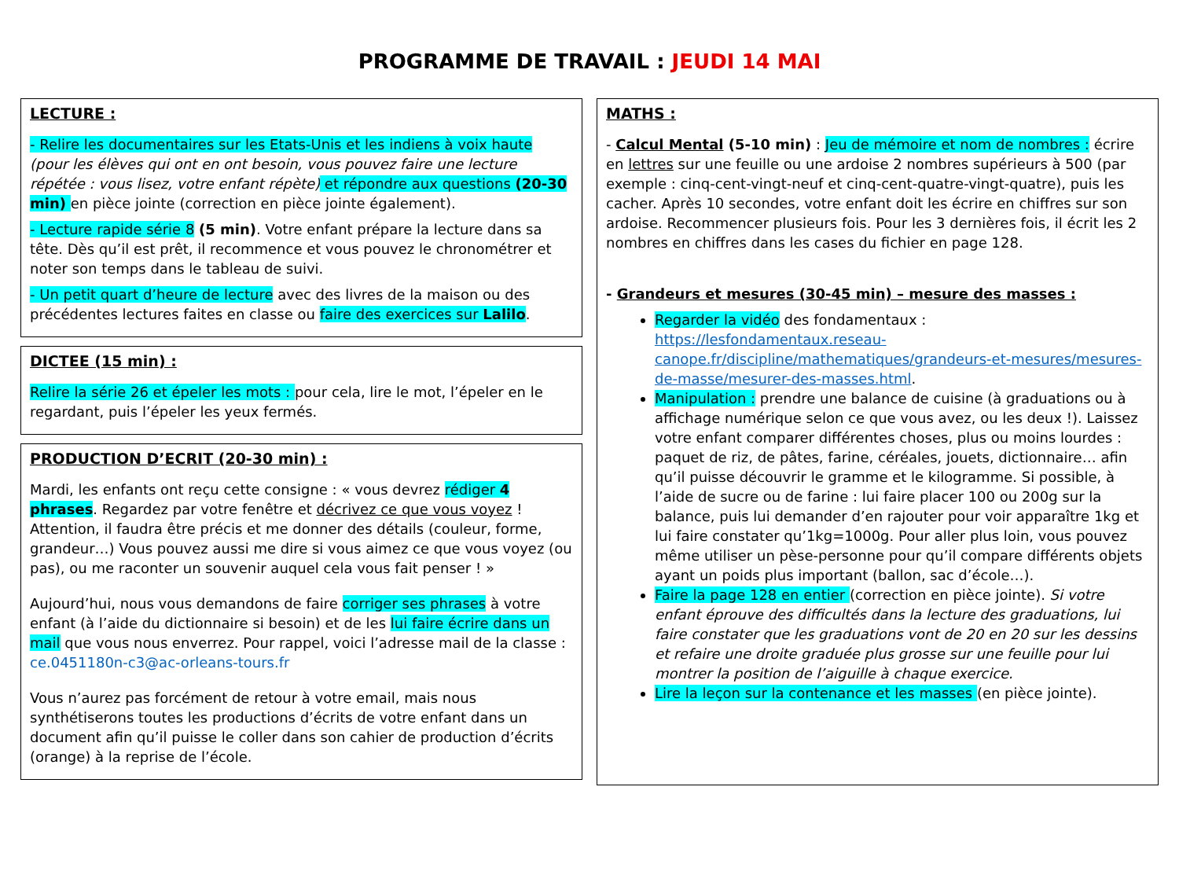PROGRAMME DE TRAVAIL : JEUDI 14 MAI
LECTURE :
- Relire les documentaires sur les Etats-Unis et les indiens à voix haute (pour les élèves qui ont en ont besoin, vous pouvez faire une lecture répétée : vous lisez, votre enfant répète) et répondre aux questions (20-30 min) en pièce jointe (correction en pièce jointe également).
- Lecture rapide série 8 (5 min). Votre enfant prépare la lecture dans sa tête. Dès qu’il est prêt, il recommence et vous pouvez le chronométrer et noter son temps dans le tableau de suivi.
- Un petit quart d’heure de lecture avec des livres de la maison ou des précédentes lectures faites en classe ou faire des exercices sur Lalilo.
DICTEE (15 min) :
Relire la série 26 et épeler les mots : pour cela, lire le mot, l’épeler en le regardant, puis l’épeler les yeux fermés.
PRODUCTION D’ECRIT (20-30 min) :
Mardi, les enfants ont reçu cette consigne : « vous devrez rédiger 4 phrases. Regardez par votre fenêtre et décrivez ce que vous voyez ! Attention, il faudra être précis et me donner des détails (couleur, forme, grandeur…) Vous pouvez aussi me dire si vous aimez ce que vous voyez (ou pas), ou me raconter un souvenir auquel cela vous fait penser ! »
Aujourd’hui, nous vous demandons de faire corriger ses phrases à votre enfant (à l’aide du dictionnaire si besoin) et de les lui faire écrire dans un mail que vous nous enverrez. Pour rappel, voici l’adresse mail de la classe : ce.0451180n-c3@ac-orleans-tours.fr
Vous n’aurez pas forcément de retour à votre email, mais nous synthétiserons toutes les productions d’écrits de votre enfant dans un document afin qu’il puisse le coller dans son cahier de production d’écrits (orange) à la reprise de l’école.
MATHS :
- Calcul Mental (5-10 min) : Jeu de mémoire et nom de nombres : écrire en lettres sur une feuille ou une ardoise 2 nombres supérieurs à 500 (par exemple : cinq-cent-vingt-neuf et cinq-cent-quatre-vingt-quatre), puis les cacher. Après 10 secondes, votre enfant doit les écrire en chiffres sur son ardoise. Recommencer plusieurs fois. Pour les 3 dernières fois, il écrit les 2 nombres en chiffres dans les cases du fichier en page 128.
- Grandeurs et mesures (30-45 min) – mesure des masses :
Regarder la vidéo des fondamentaux : https://lesfondamentaux.reseau-canope.fr/discipline/mathematiques/grandeurs-et-mesures/mesures-de-masse/mesurer-des-masses.html.
Manipulation : prendre une balance de cuisine (à graduations ou à affichage numérique selon ce que vous avez, ou les deux !). Laissez votre enfant comparer différentes choses, plus ou moins lourdes : paquet de riz, de pâtes, farine, céréales, jouets, dictionnaire… afin qu’il puisse découvrir le gramme et le kilogramme. Si possible, à l’aide de sucre ou de farine : lui faire placer 100 ou 200g sur la balance, puis lui demander d’en rajouter pour voir apparaître 1kg et lui faire constater qu’1kg=1000g. Pour aller plus loin, vous pouvez même utiliser un pèse-personne pour qu’il compare différents objets ayant un poids plus important (ballon, sac d’école…).
Faire la page 128 en entier (correction en pièce jointe). Si votre enfant éprouve des difficultés dans la lecture des graduations, lui faire constater que les graduations vont de 20 en 20 sur les dessins et refaire une droite graduée plus grosse sur une feuille pour lui montrer la position de l’aiguille à chaque exercice.
Lire la leçon sur la contenance et les masses (en pièce jointe).